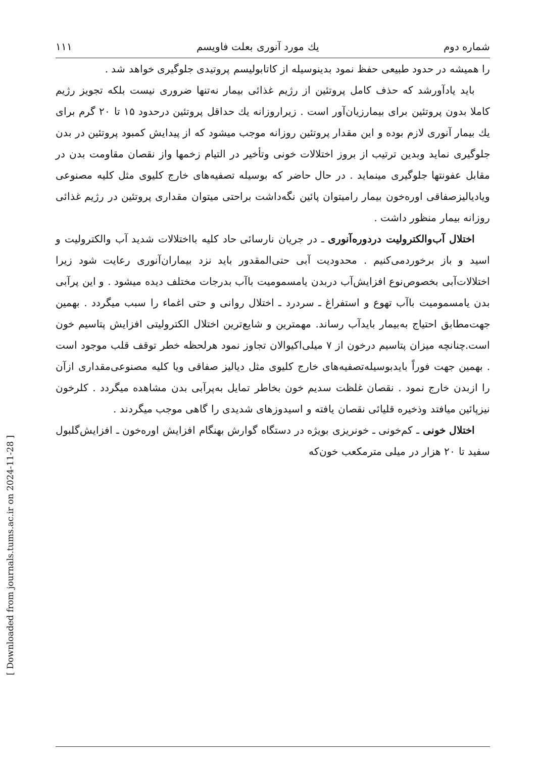[ Downloaded from journals.tums.ac.ir on 2024-11-28 ]
شماره دوم يك مورد آنورى بعلت فاويسم ١١١
را همیشه در حدود طبیعی حفظ نمود بدینوسیله از کاتابولیسم پروتیدی جلوگیری خواهد شد .
باید یادآورشد که حذف کامل پروتئین از رژیم غذائی بیمار نه‌تنها ضروری نیست بلکه تجویز رژیم کاملا بدون پروتئین برای بیمارزیان‌آور است . زیراروزانه یك حداقل پروتئین درحدود ۱۵ تا ۲۰ گرم برای یك بیمار آنوری لازم بوده و این مقدار پروتئین روزانه موجب میشود که از پیدایش کمبود پروتئین در بدن جلوگیری نماید وبدین ترتیب از بروز اختلالات خونی وتأخیر در التیام زخمها واز نقصان مقاومت بدن در مقابل عفونتها جلوگیری مینماید . در حال حاضر که بوسیله تصفیه‌های خارج کلیوی مثل کلیه مصنوعی ویادیالیزصفاقی اوره‌خون بیمار رامیتوان پائین نگه‌داشت براحتی میتوان مقداری پروتئین در رژیم غذائی روزانه بیمار منظور داشت .
اختلال آب‌والکترولیت دردوره‌آنوری ـ در جریان نارسائی حاد کلیه بااختلالات شدید آب والکترولیت و اسید و باز برخوردمی‌کنیم . محدودیت آبی حتی‌المقدور باید نزد بیماران‌آنوری رعایت شود زیرا اختلالات‌آبی بخصوص‌نوع افزایش‌آب دربدن یامسمومیت باآب بدرجات مختلف دیده میشود . و این پرآبی بدن یامسمومیت باآب تهوع و استفراغ ـ سردرد ـ اختلال روانی و حتی اغماء را سبب میگردد . بهمین جهت‌مطابق احتیاج به‌بیمار بایدآب رساند. مهمترین و شایع‌ترین اختلال الکترولیتی افزایش پتاسیم خون است.چنانچه میزان پتاسیم درخون از ۷ میلی‌اکیوالان تجاوز نمود هرلحظه خطر توقف قلب موجود است . بهمین جهت فوراً بایدبوسیله‌تصفیه‌های خارج کلیوی مثل دیالیز صفاقی ویا کلیه مصنوعی‌مقداری ازآن را ازبدن خارج نمود . نقصان غلظت سدیم خون بخاطر تمایل به‌پرآبی بدن مشاهده میگردد . کلرخون نیزپائین میافتد وذخیره قلیائی نقصان یافته و اسیدوزهای شدیدی را گاهی موجب میگردند .
اختلال خونی ـ کم‌خونی ـ خونریزی بویژه در دستگاه گوارش بهنگام افزایش اوره‌خون ـ افزایش‌گلبول سفید تا ۲۰ هزار در میلی مترمکعب خون‌که